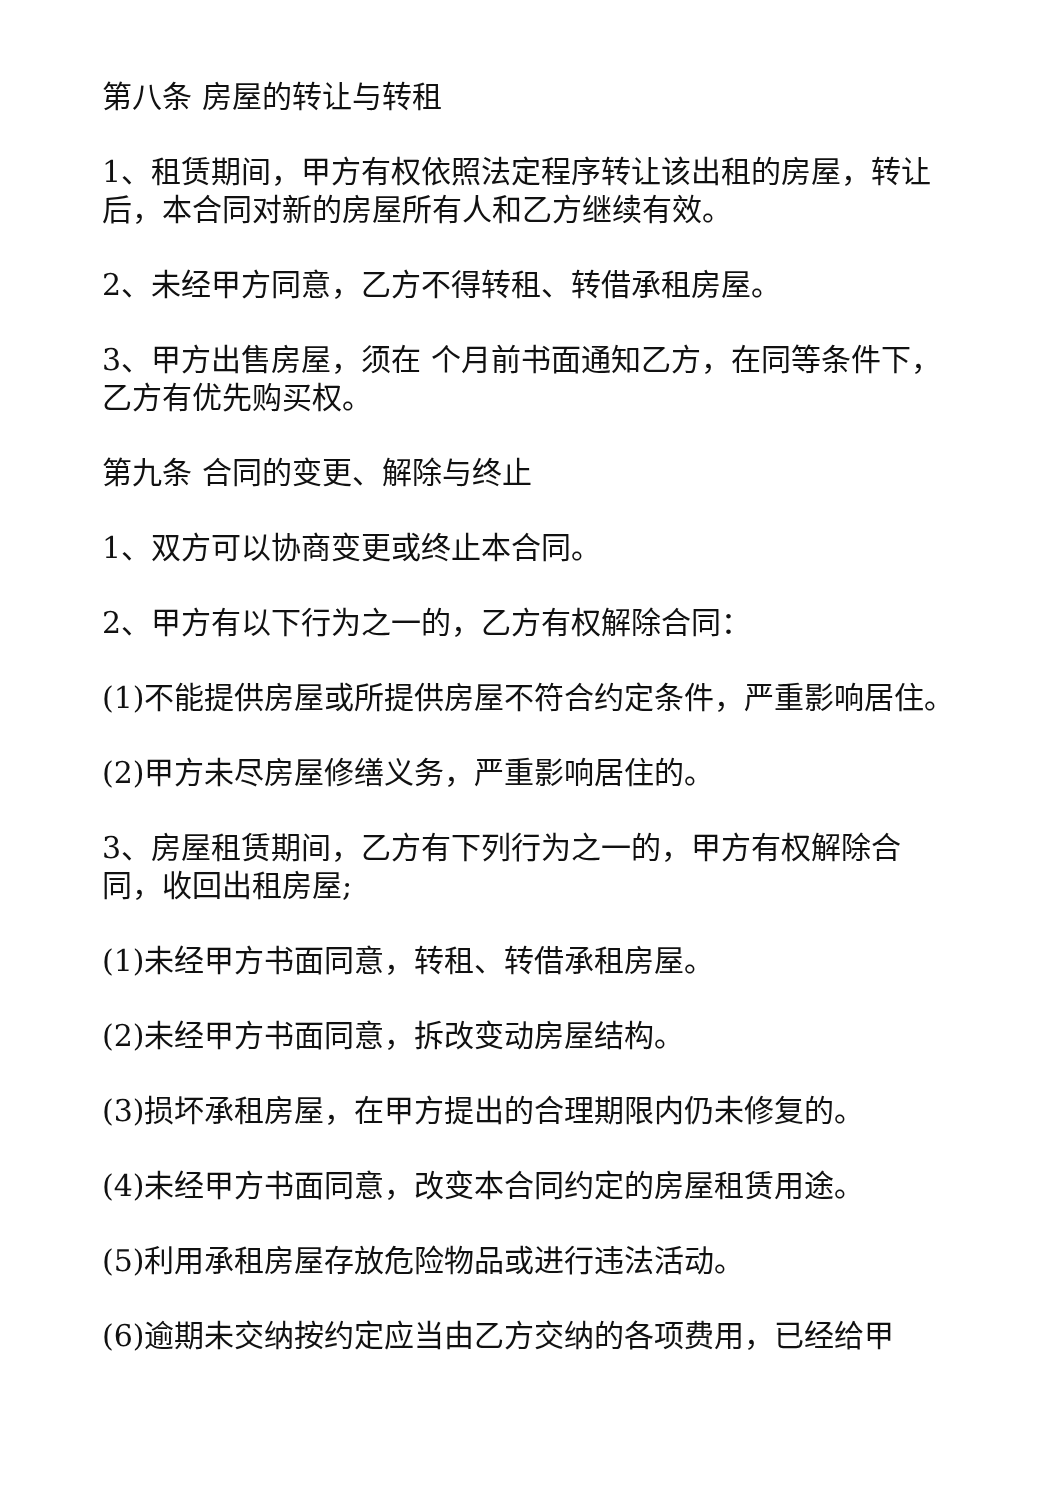第八条 房屋的转让与转租
1、租赁期间，甲方有权依照法定程序转让该出租的房屋，转让后，本合同对新的房屋所有人和乙方继续有效。
2、未经甲方同意，乙方不得转租、转借承租房屋。
3、甲方出售房屋，须在 个月前书面通知乙方，在同等条件下，乙方有优先购买权。
第九条 合同的变更、解除与终止
1、双方可以协商变更或终止本合同。
2、甲方有以下行为之一的，乙方有权解除合同：
(1)不能提供房屋或所提供房屋不符合约定条件，严重影响居住。
(2)甲方未尽房屋修缮义务，严重影响居住的。
3、房屋租赁期间，乙方有下列行为之一的，甲方有权解除合同，收回出租房屋;
(1)未经甲方书面同意，转租、转借承租房屋。
(2)未经甲方书面同意，拆改变动房屋结构。
(3)损坏承租房屋，在甲方提出的合理期限内仍未修复的。
(4)未经甲方书面同意，改变本合同约定的房屋租赁用途。
(5)利用承租房屋存放危险物品或进行违法活动。
(6)逾期未交纳按约定应当由乙方交纳的各项费用，已经给甲